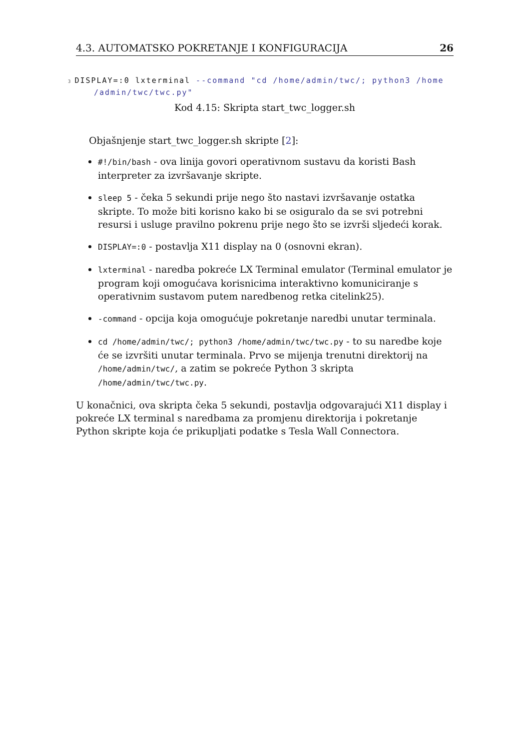4.3. AUTOMATSKO POKRETANJE I KONFIGURACIJA 26
3 DISPLAY=:0 lxterminal --command "cd /home/admin/twc/; python3 /home
/admin/twc/twc.py"
Kod 4.15: Skripta start_twc_logger.sh
Objašnjenje start_twc_logger.sh skripte [2]:
#!/bin/bash - ova linija govori operativnom sustavu da koristi Bash interpreter za izvršavanje skripte.
sleep 5 - čeka 5 sekundi prije nego što nastavi izvršavanje ostatka skripte. To može biti korisno kako bi se osiguralo da se svi potrebni resursi i usluge pravilno pokrenu prije nego što se izvrši sljedeći korak.
DISPLAY=:0 - postavlja X11 display na 0 (osnovni ekran).
lxterminal - naredba pokreće LX Terminal emulator (Terminal emulator je program koji omogućava korisnicima interaktivno komuniciranje s operativnim sustavom putem naredbenog retka citelink25).
-command - opcija koja omogućuje pokretanje naredbi unutar terminala.
cd /home/admin/twc/; python3 /home/admin/twc/twc.py - to su naredbe koje će se izvršiti unutar terminala. Prvo se mijenja trenutni direktorij na /home/admin/twc/, a zatim se pokreće Python 3 skripta /home/admin/twc/twc.py.
U konačnici, ova skripta čeka 5 sekundi, postavlja odgovarajući X11 display i pokreće LX terminal s naredbama za promjenu direktorija i pokretanje Python skripte koja će prikupljati podatke s Tesla Wall Connectora.